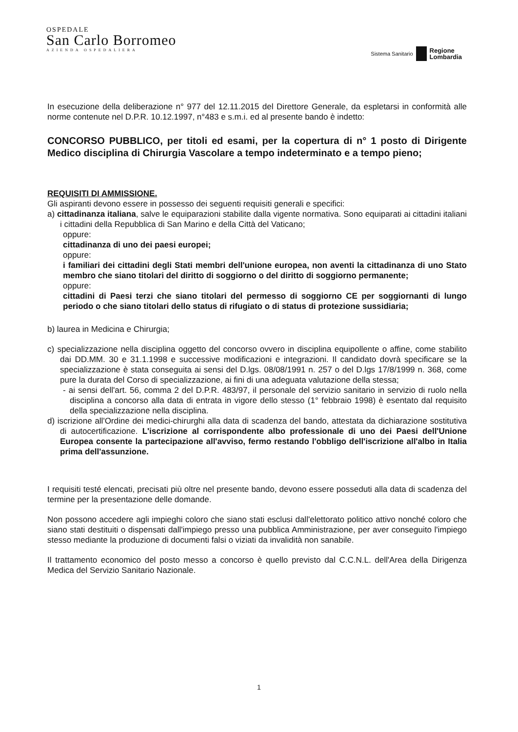OSPEDALE
San Carlo Borromeo
AZIENDA OSPEDALIERA
Sistema Sanitario Regione
Lombardia
In esecuzione della deliberazione n° 977 del 12.11.2015 del Direttore Generale, da espletarsi in conformità alle norme contenute nel D.P.R. 10.12.1997, n°483 e s.m.i. ed al presente bando è indetto:
CONCORSO PUBBLICO, per titoli ed esami, per la copertura di n° 1 posto di Dirigente Medico disciplina di Chirurgia Vascolare a tempo indeterminato e a tempo pieno;
REQUISITI DI AMMISSIONE.
Gli aspiranti devono essere in possesso dei seguenti requisiti generali e specifici:
a) cittadinanza italiana, salve le equiparazioni stabilite dalla vigente normativa. Sono equiparati ai cittadini italiani i cittadini della Repubblica di San Marino e della Città del Vaticano;
oppure:
cittadinanza di uno dei paesi europei;
oppure:
i familiari dei cittadini degli Stati membri dell'unione europea, non aventi la cittadinanza di uno Stato membro che siano titolari del diritto di soggiorno o del diritto di soggiorno permanente;
oppure:
cittadini di Paesi terzi che siano titolari del permesso di soggiorno CE per soggiornanti di lungo periodo o che siano titolari dello status di rifugiato o di status di protezione sussidiaria;
b) laurea in Medicina e Chirurgia;
c) specializzazione nella disciplina oggetto del concorso ovvero in disciplina equipollente o affine, come stabilito dai DD.MM. 30 e 31.1.1998 e successive modificazioni e integrazioni. Il candidato dovrà specificare se la specializzazione è stata conseguita ai sensi del D.lgs. 08/08/1991 n. 257 o del D.lgs 17/8/1999 n. 368, come pure la durata del Corso di specializzazione, ai fini di una adeguata valutazione della stessa;
- ai sensi dell'art. 56, comma 2 del D.P.R. 483/97, il personale del servizio sanitario in servizio di ruolo nella disciplina a concorso alla data di entrata in vigore dello stesso (1° febbraio 1998) è esentato dal requisito della specializzazione nella disciplina.
d) iscrizione all'Ordine dei medici-chirurghi alla data di scadenza del bando, attestata da dichiarazione sostitutiva di autocertificazione. L'iscrizione al corrispondente albo professionale di uno dei Paesi dell'Unione Europea consente la partecipazione all'avviso, fermo restando l'obbligo dell'iscrizione all'albo in Italia prima dell'assunzione.
I requisiti testé elencati, precisati più oltre nel presente bando, devono essere posseduti alla data di scadenza del termine per la presentazione delle domande.
Non possono accedere agli impieghi coloro che siano stati esclusi dall'elettorato politico attivo nonché coloro che siano stati destituiti o dispensati dall'impiego presso una pubblica Amministrazione, per aver conseguito l'impiego stesso mediante la produzione di documenti falsi o viziati da invalidità non sanabile.
Il trattamento economico del posto messo a concorso è quello previsto dal C.C.N.L. dell'Area della Dirigenza Medica del Servizio Sanitario Nazionale.
1